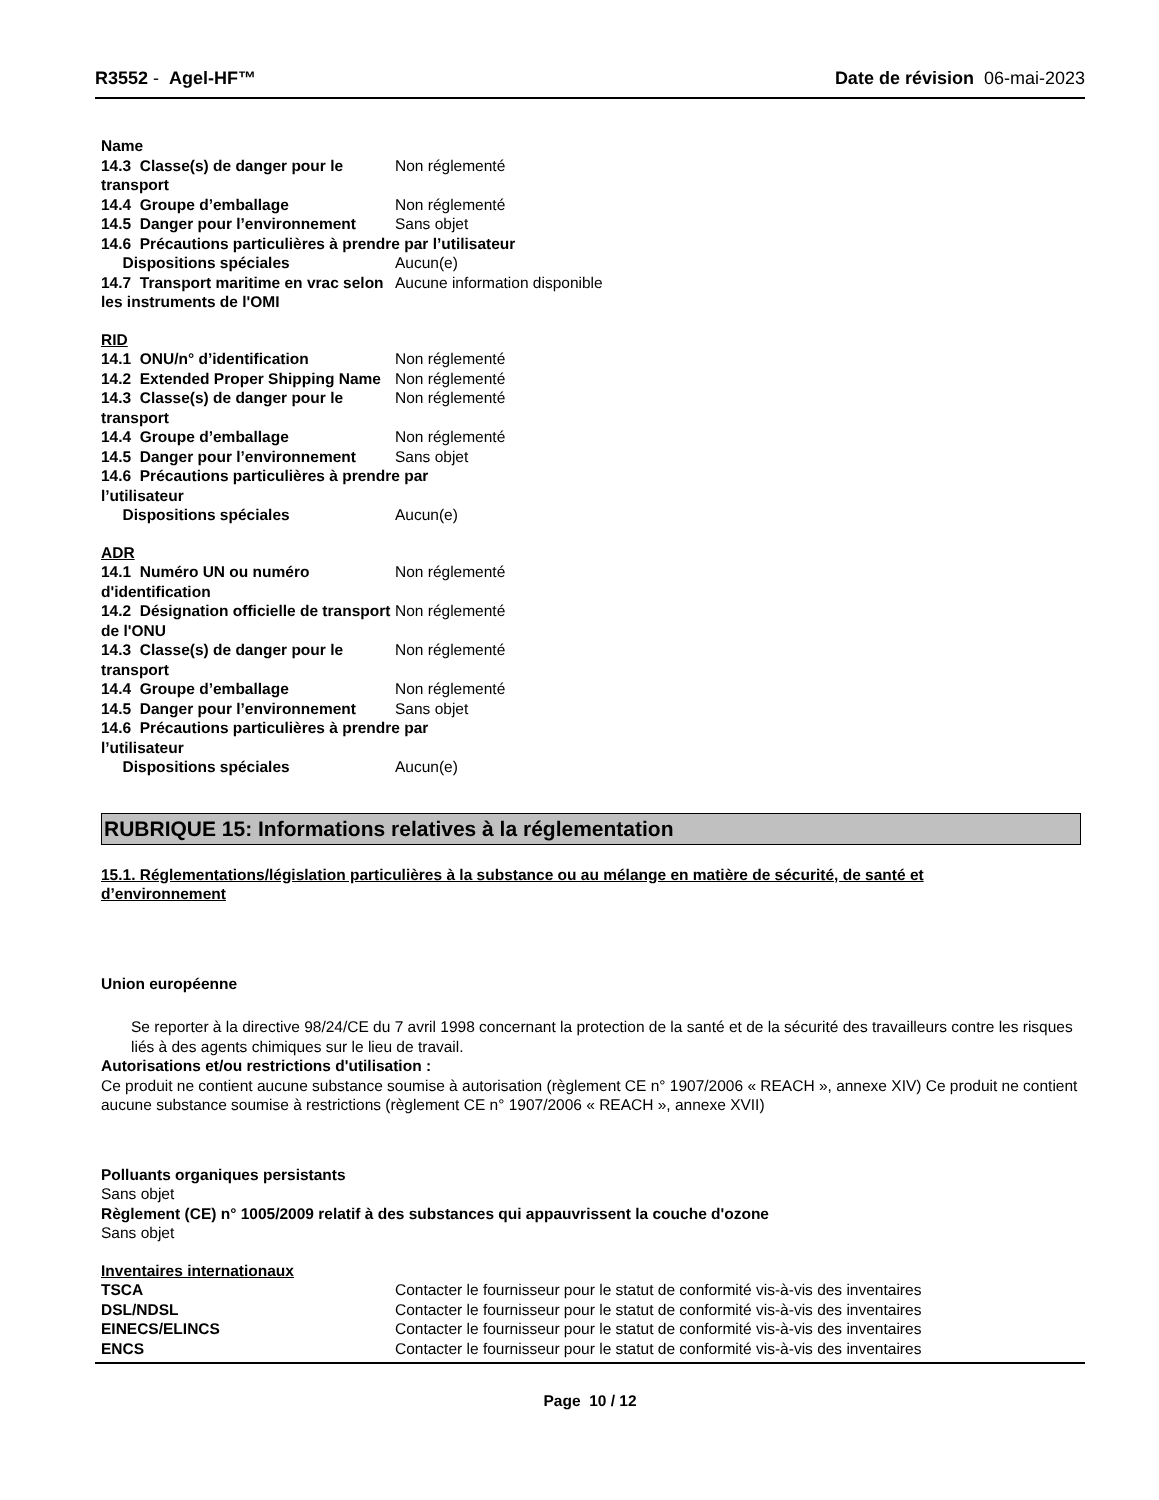R3552 - Agel-HF™ Date de révision 06-mai-2023
| Name | |
| 14.3 Classe(s) de danger pour le transport | Non réglementé |
| 14.4 Groupe d’emballage | Non réglementé |
| 14.5 Danger pour l’environnement | Sans objet |
| 14.6 Précautions particulières à prendre par l’utilisateur | |
| Dispositions spéciales | Aucun(e) |
| 14.7 Transport maritime en vrac selon les instruments de l'OMI | Aucune information disponible |
RID
| 14.1 ONU/n° d’identification | Non réglementé |
| 14.2 Extended Proper Shipping Name | Non réglementé |
| 14.3 Classe(s) de danger pour le transport | Non réglementé |
| 14.4 Groupe d’emballage | Non réglementé |
| 14.5 Danger pour l’environnement | Sans objet |
| 14.6 Précautions particulières à prendre par l’utilisateur | |
| Dispositions spéciales | Aucun(e) |
ADR
| 14.1 Numéro UN ou numéro d'identification | Non réglementé |
| 14.2 Désignation officielle de transport de l'ONU | Non réglementé |
| 14.3 Classe(s) de danger pour le transport | Non réglementé |
| 14.4 Groupe d’emballage | Non réglementé |
| 14.5 Danger pour l’environnement | Sans objet |
| 14.6 Précautions particulières à prendre par l’utilisateur | |
| Dispositions spéciales | Aucun(e) |
RUBRIQUE 15: Informations relatives à la réglementation
15.1. Réglementations/législation particulières à la substance ou au mélange en matière de sécurité, de santé et d’environnement
Union européenne
Se reporter à la directive 98/24/CE du 7 avril 1998 concernant la protection de la santé et de la sécurité des travailleurs contre les risques liés à des agents chimiques sur le lieu de travail.
Autorisations et/ou restrictions d'utilisation :
Ce produit ne contient aucune substance soumise à autorisation (règlement CE n° 1907/2006 « REACH », annexe XIV) Ce produit ne contient aucune substance soumise à restrictions (règlement CE n° 1907/2006 « REACH », annexe XVII)
Polluants organiques persistants
Sans objet
Règlement (CE) n° 1005/2009 relatif à des substances qui appauvrissent la couche d'ozone
Sans objet
Inventaires internationaux
| TSCA | Contacter le fournisseur pour le statut de conformité vis-à-vis des inventaires |
| DSL/NDSL | Contacter le fournisseur pour le statut de conformité vis-à-vis des inventaires |
| EINECS/ELINCS | Contacter le fournisseur pour le statut de conformité vis-à-vis des inventaires |
| ENCS | Contacter le fournisseur pour le statut de conformité vis-à-vis des inventaires |
Page 10 / 12